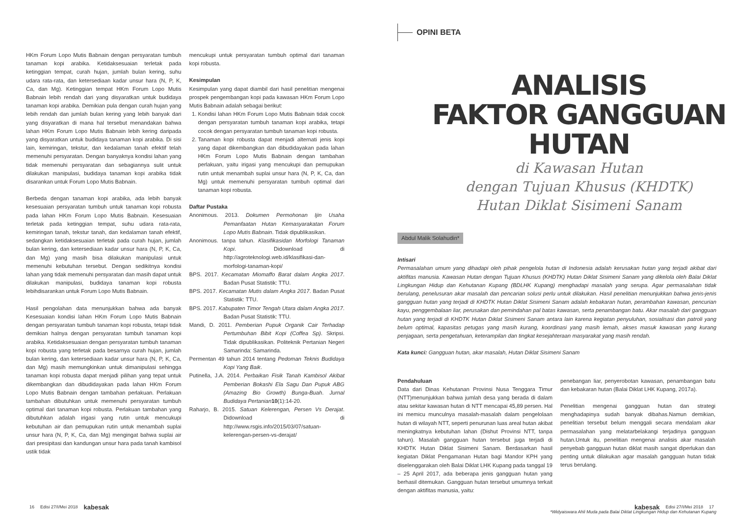HKm Forum Lopo Mutis Babnain dengan persyaratan tumbuh tanaman kopi arabika. Ketidaksesuaian terletak pada ketinggian tempat, curah hujan, jumlah bulan kering, suhu udara rata-rata, dan ketersediaan kadar unsur hara (N, P, K, Ca, dan Mg). Ketinggian tempat HKm Forum Lopo Mutis Babnain lebih rendah dari yang disyaratkan untuk budidaya tanaman kopi arabika. Demikian pula dengan curah hujan yang lebih rendah dan jumlah bulan kering yang lebih banyak dari yang disyaratkan di mana hal tersebut menandakan bahwa lahan HKm Forum Lopo Mutis Babnain lebih kering daripada yang disyaratkan untuk budidaya tanaman kopi arabika. Di sisi lain, kemiringan, tekstur, dan kedalaman tanah efektif telah memenuhi persyaratan. Dengan banyaknya kondisi lahan yang tidak memenuhi persyaratan dan sebagiannya sulit untuk dilakukan manipulasi, budidaya tanaman kopi arabika tidak disarankan untuk Forum Lopo Mutis Babnain.
Berbeda dengan tanaman kopi arabika, ada lebih banyak kesesuaian persyaratan tumbuh untuk tanaman kopi robusta pada lahan HKm Forum Lopo Mutis Babnain. Kesesuaian terletak pada ketinggian tempat, suhu udara rata-rata, kemiringan tanah, tekstur tanah, dan kedalaman tanah efektif, sedangkan ketidaksesuaian terletak pada curah hujan, jumlah bulan kering, dan ketersediaan kadar unsur hara (N, P, K, Ca, dan Mg) yang masih bisa dilakukan manipulasi untuk memenuhi kebutuhan tersebut. Dengan sedikitnya kondisi lahan yang tidak memenuhi persyaratan dan masih dapat untuk dilakukan manipulasi, budidaya tanaman kopi robusta lebihdisarankan untuk Forum Lopo Mutis Babnain.
Hasil pengolahan data menunjukkan bahwa ada banyak Kesesuaian kondisi lahan HKm Forum Lopo Mutis Babnain dengan persyaratan tumbuh tanaman kopi robusta, tetapi tidak demikian halnya dengan persyaratan tumbuh tanaman kopi arabika. Ketidaksesuaian dengan persyaratan tumbuh tanaman kopi robusta yang terletak pada besarnya curah hujan, jumlah bulan kering, dan ketersediaan kadar unsur hara (N, P, K, Ca, dan Mg) masih memungkinkan untuk dimanipulasi sehingga tanaman kopi robusta dapat menjadi pilihan yang tepat untuk dikembangkan dan dibudidayakan pada lahan HKm Forum Lopo Mutis Babnain dengan tambahan perlakuan. Perlakuan tambahan dibutuhkan untuk memenuhi persyaratan tumbuh optimal dari tanaman kopi robusta. Perlakuan tambahan yang dibutuhkan adalah irigasi yang rutin untuk mencukupi kebutuhan air dan pemupukan rutin untuk menambah suplai unsur hara (N, P, K, Ca, dan Mg) mengingat bahwa suplai air dari presipitasi dan kandungan unsur hara pada tanah kambisol ustik tidak
mencukupi untuk persyaratan tumbuh optimal dari tanaman kopi robusta.
Kesimpulan
Kesimpulan yang dapat diambil dari hasil penelitian mengenai prospek pengembangan kopi pada kawasan HKm Forum Lopo Mutis Babnain adalah sebagai berikut:
1. Kondisi lahan HKm Forum Lopo Mutis Babnain tidak cocok dengan persyaratan tumbuh tanaman kopi arabika, tetapi cocok dengan persyaratan tumbuh tanaman kopi robusta.
2. Tanaman kopi robusta dapat menjadi alternati jenis kopi yang dapat dikembangkan dan dibudidayakan pada lahan HKm Forum Lopo Mutis Babnain dengan tambahan perlakuan, yaitu irigasi yang mencukupi dan pemupukan rutin untuk menambah suplai unsur hara (N, P, K, Ca, dan Mg) untuk memenuhi persyaratan tumbuh optimal dari tanaman kopi robusta.
Daftar Pustaka
Anonimous. 2013. Dokumen Permohonan Ijin Usaha Pemanfaatan Hutan Kemasyarakatan Forum Lopo Mutis Babnain. Tidak dipublikasikan.
Anonimous. tanpa tahun. Klasifikasidan Morfologi Tanaman Kopi. Didownload di http://agroteknologi.web.id/klasifikasi-dan-morfologi-tanaman-kopi/
BPS. 2017. Kecamatan Miomaffo Barat dalam Angka 2017. Badan Pusat Statistik: TTU.
BPS. 2017. Kecamatan Mutis dalam Angka 2017. Badan Pusat Statistik: TTU.
BPS. 2017. Kabupaten Timor Tengah Utara dalam Angka 2017. Badan Pusat Statistik: TTU.
Mandi, D. 2011. Pemberian Pupuk Organik Cair Terhadap Pertumbuhan Bibit Kopi (Coffea Sp). Skripsi. Tidak dipublikasikan. Politeknik Pertanian Negeri Samarinda: Samarinda.
Permentan 49 tahun 2014 tentang Pedoman Teknis Budidaya Kopi Yang Baik.
Putinella, J.A. 2014. Perbaikan Fisik Tanah Kambisol Akibat Pemberian Bokashi Ela Sagu Dan Pupuk ABG (Amazing Bio Growth) Bunga-Buah. Jurnal Budidaya Pertanian 10(1):14-20.
Raharjo, B. 2015. Satuan Kelerengan, Persen Vs Derajat. Didownload di http://www.rsgis.info/2015/03/07/satuan-kelerengan-persen-vs-derajat/
16 Edisi 27/I/Mei 2018 kabesak
OPINI BETA
ANALISIS
FAKTOR GANGGUAN HUTAN
di Kawasan Hutan
dengan Tujuan Khusus (KHDTK)
Hutan Diklat Sisimeni Sanam
Abdul Malik Solahudin*
Intisari
Permasalahan umum yang dihadapi oleh pihak pengelola hutan di Indonesia adalah kerusakan hutan yang terjadi akibat dari aktifitas manusia. Kawasan Hutan dengan Tujuan Khusus (KHDTK) Hutan Diklat Sisimeni Sanam yang dikelola oleh Balai Diklat Lingkungan Hidup dan Kehutanan Kupang (BDLHK Kupang) menghadapi masalah yang serupa. Agar permasalahan tidak berulang, penelusuran akar masalah dan pencarian solusi perlu untuk dilakukan. Hasil penelitian menunjukkan bahwa jenis-jenis gangguan hutan yang terjadi di KHDTK Hutan Diklat Sisimeni Sanam adalah kebakaran hutan, perambahan kawasan, pencurian kayu, penggembalaan liar, perusakan dan pemindahan pal batas kawasan, serta penambangan batu. Akar masalah dari gangguan hutan yang terjadi di KHDTK Hutan Diklat Sisimeni Sanam antara lain karena kegiatan penyuluhan, sosialisasi dan patroli yang belum optimal, kapasitas petugas yang masih kurang, koordinasi yang masih lemah, akses masuk kawasan yang kurang penjagaan, serta pengetahuan, keterampilan dan tingkat kesejahteraan masyarakat yang masih rendah.
Kata kunci: Gangguan hutan, akar masalah, Hutan Diklat Sisimeni Sanam
Pendahuluan
Data dari Dinas Kehutanan Provinsi Nusa Tenggara Timur (NTT)menunjukkan bahwa jumlah desa yang berada di dalam atau sekitar kawasan hutan di NTT mencapai 45,89 persen. Hal ini memicu munculnya masalah-masalah dalam pengelolaan hutan di wilayah NTT, seperti penurunan luas areal hutan akibat meningkatnya kebutuhan lahan (Dishut Provinsi NTT, tanpa tahun). Masalah gangguan hutan tersebut juga terjadi di KHDTK Hutan Diklat Sisimeni Sanam. Berdasarkan hasil kegiatan Diklat Pengamanan Hutan bagi Mandor KPH yang diselenggarakan oleh Balai Diklat LHK Kupang pada tanggal 19 – 25 April 2017, ada beberapa jenis gangguan hutan yang berhasil ditemukan. Gangguan hutan tersebut umumnya terkait dengan aktifitas manusia, yaitu:
penebangan liar, penyerobotan kawasan, penambangan batu dan kebakaran hutan (Balai Diklat LHK Kupang, 2017a).
Penelitian mengenai gangguan hutan dan strategi menghadapinya sudah banyak dibahas.Namun demikian, penelitian tersebut belum menggali secara mendalam akar permasalahan yang melatarbelakangi terjadinya gangguan hutan.Untuk itu, penelitian mengenai analisis akar masalah penyebab gangguan hutan diklat masih sangat diperlukan dan penting untuk dilakukan agar masalah gangguan hutan tidak terus berulang.
*Widyaiswara Ahli Muda pada Balai Diklat Lingkungan Hidup dan Kehutanan Kupang
kabesak Edisi 27/I/Mei 2018 17